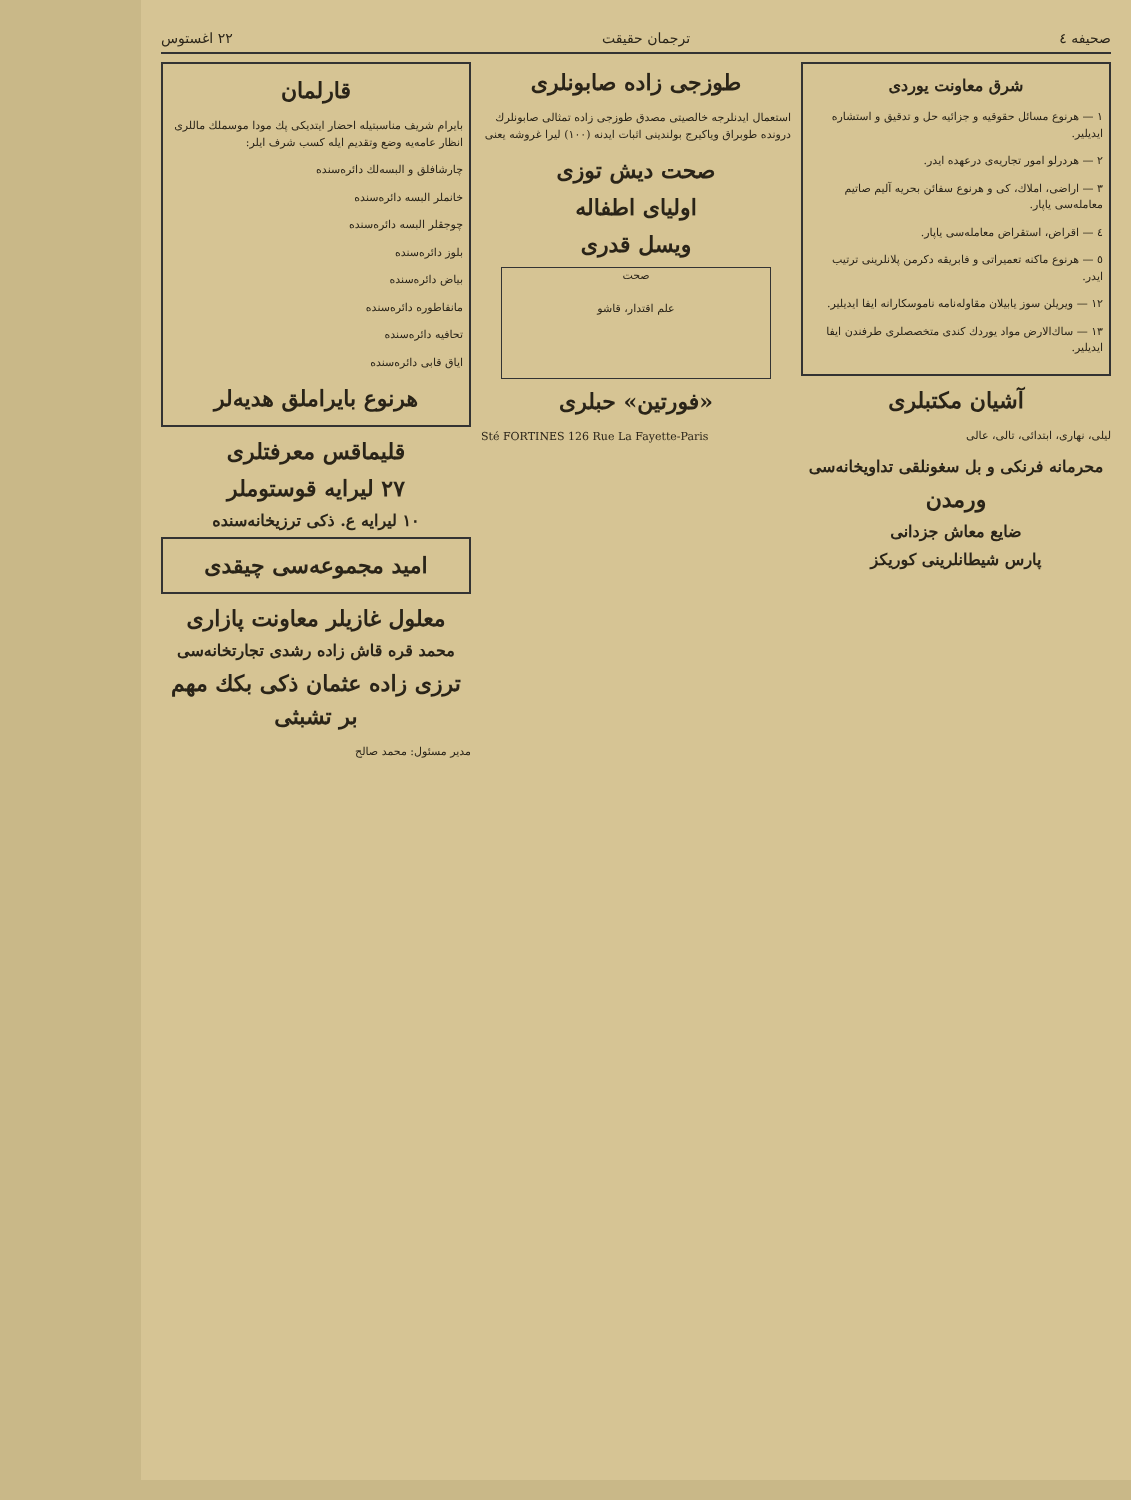صحيفه ٤ ترجمان حقيقت ٢٢ اغستوس
شرق معاونت يوردی
١ — هرنوع مسائل حقوقيه و جزائيه حل و تدقيق و استشاره ايديلير.
٢ — هردرلو امور تجاريه‌ی درعهده ايدر.
٣ — اراضی، املاك، كی و هرنوع سفائن بحريه آليم صاتيم معامله‌سی ياپار.
٤ — اقراض، استقراض معامله‌سی ياپار.
٥ — هرنوع ماكنه تعميراتی و فابريقه دكرمن پلانلرينی ترتيب ايدر.
١٢ — ويريلن سوز يابيلان مقاوله‌نامه ناموسكارانه ايفا ايديلير.
١٣ — ساك‌الارض مواد يوردك كندی متخصصلری طرفندن ايفا ايديلير.
آشيان مكتبلری
ليلی، نهاری، ابتدائی، تالی، عالی
محرمانه فرنكی و بل سغونلقی تداويخانه‌سی
ورمدن
ضايع معاش جزدانی
پارس شيطانلرينی كوريكز
طوزجی زاده صابونلری
استعمال ايدنلرجه خالصيتی مصدق طوزجی زاده تمثالی صابونلرك درونده طوبراق وياكيرج بولندينی اثبات ايدنه (١٠٠) ليرا غروشه يعنی
صحت ديش توزی
اوليای اطفاله
ويسل قدری
صحت
علم اقتدار، قاشو
«فورتين» حبلری
Sté FORTINES 126 Rue La Fayette-Paris
قارلمان
بايرام شريف مناسبتيله احضار ايتديكی پك مودا موسملك ماللری انظار عامه‌يه وضع وتقديم ايله كسب شرف ايلر:
چارشافلق و البسه‌لك دائره‌سنده
خانملر البسه دائره‌سنده
چوجقلر البسه دائره‌سنده
بلوز دائره‌سنده
بياض دائره‌سنده
مانفاطوره دائره‌سنده
تحافيه دائره‌سنده
اياق قابی دائره‌سنده
هرنوع بايراملق هديه‌لر
قليماقس معرفتلری
٢٧ ليرايه قوستوملر
١٠ ليرايه ع. ذكی ترزيخانه‌سنده
اميد مجموعه‌سی چيقدی
معلول غازيلر معاونت پازاری
محمد قره قاش زاده رشدی تجارتخانه‌سی
ترزی زاده عثمان ذكی بكك مهم بر تشبثی
مدير مسئول: محمد صالح